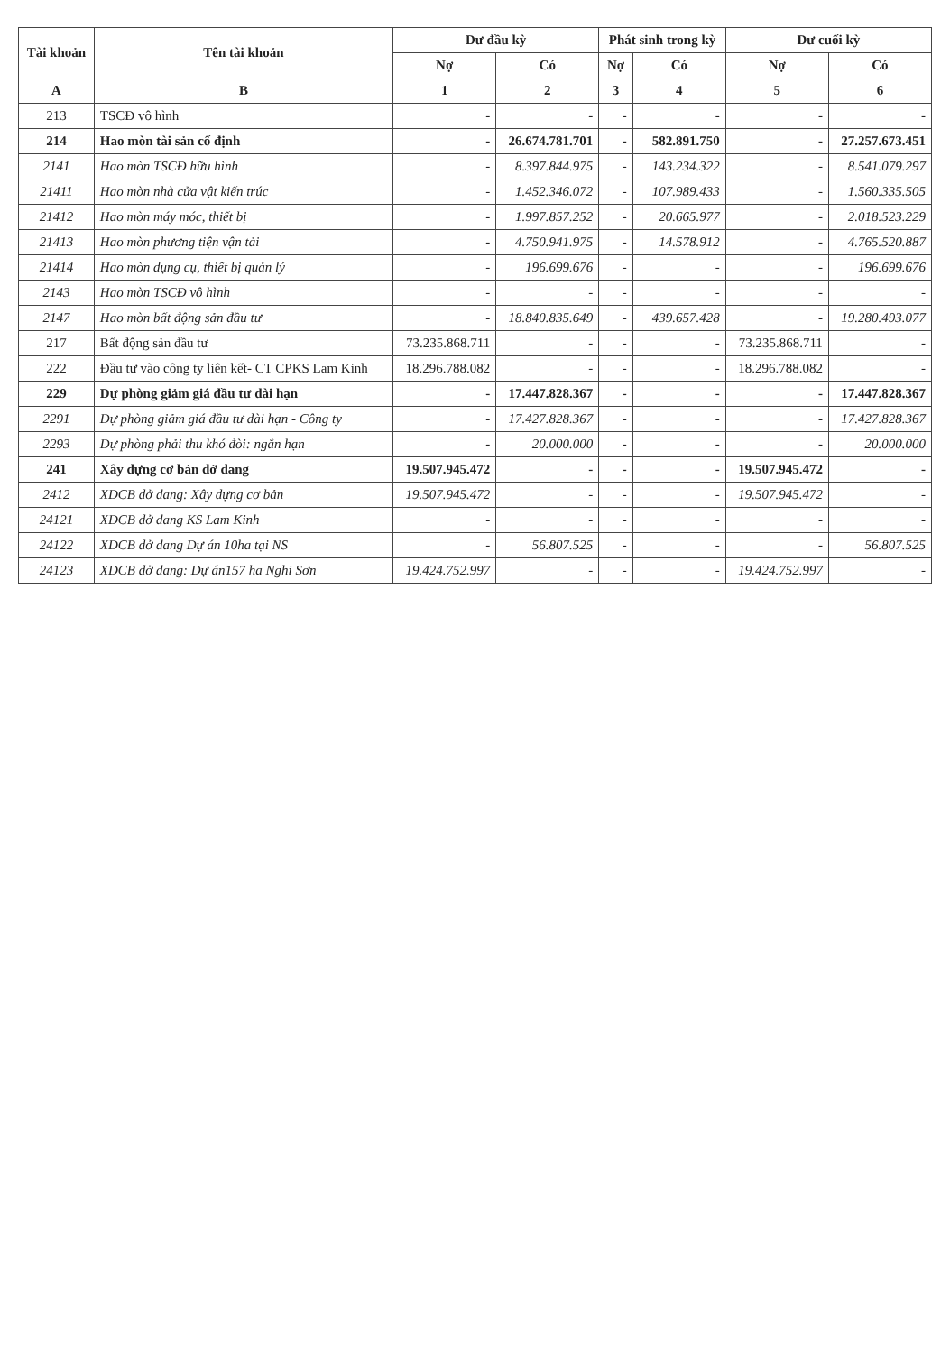| Tài khoản | Tên tài khoản | Dư đầu kỳ | | Phát sinh trong kỳ | | Dư cuối kỳ | |
| --- | --- | --- | --- | --- | --- | --- | --- |
| | | Nợ | Có | Nợ | Có | Nợ | Có |
| A | B | 1 | 2 | 3 | 4 | 5 | 6 |
| 213 | TSCĐ vô hình | - | - | - | - | - | - |
| 214 | Hao mòn tài sản cố định | - | 26.674.781.701 | - | 582.891.750 | - | 27.257.673.451 |
| 2141 | Hao mòn TSCĐ hữu hình | - | 8.397.844.975 | - | 143.234.322 | - | 8.541.079.297 |
| 21411 | Hao mòn nhà cửa vật kiến trúc | - | 1.452.346.072 | - | 107.989.433 | - | 1.560.335.505 |
| 21412 | Hao mòn máy móc, thiết bị | - | 1.997.857.252 | - | 20.665.977 | - | 2.018.523.229 |
| 21413 | Hao mòn phương tiện vận tải | - | 4.750.941.975 | - | 14.578.912 | - | 4.765.520.887 |
| 21414 | Hao mòn dụng cụ, thiết bị quản lý | - | 196.699.676 | - | - | - | 196.699.676 |
| 2143 | Hao mòn TSCĐ vô hình | - | - | - | - | - | - |
| 2147 | Hao mòn bất động sản đầu tư | - | 18.840.835.649 | - | 439.657.428 | - | 19.280.493.077 |
| 217 | Bất động sản đầu tư | 73.235.868.711 | - | - | - | 73.235.868.711 | - |
| 222 | Đầu tư vào công ty liên kết- CT CPKS Lam Kinh | 18.296.788.082 | - | - | - | 18.296.788.082 | - |
| 229 | Dự phòng giảm giá đầu tư dài hạn | - | 17.447.828.367 | - | - | - | 17.447.828.367 |
| 2291 | Dự phòng giảm giá đầu tư dài hạn - Công ty | - | 17.427.828.367 | - | - | - | 17.427.828.367 |
| 2293 | Dự phòng phải thu khó đòi: ngắn hạn | - | 20.000.000 | - | - | - | 20.000.000 |
| 241 | Xây dựng cơ bản dở dang | 19.507.945.472 | - | - | - | 19.507.945.472 | - |
| 2412 | XDCB dở dang: Xây dựng cơ bản | 19.507.945.472 | - | - | - | 19.507.945.472 | - |
| 24121 | XDCB dở dang KS Lam Kinh | - | - | - | - | - | - |
| 24122 | XDCB dở dang Dự án 10ha tại NS | - | 56.807.525 | - | - | - | 56.807.525 |
| 24123 | XDCB dở dang: Dự án157 ha Nghi Sơn | 19.424.752.997 | - | - | - | 19.424.752.997 | - |